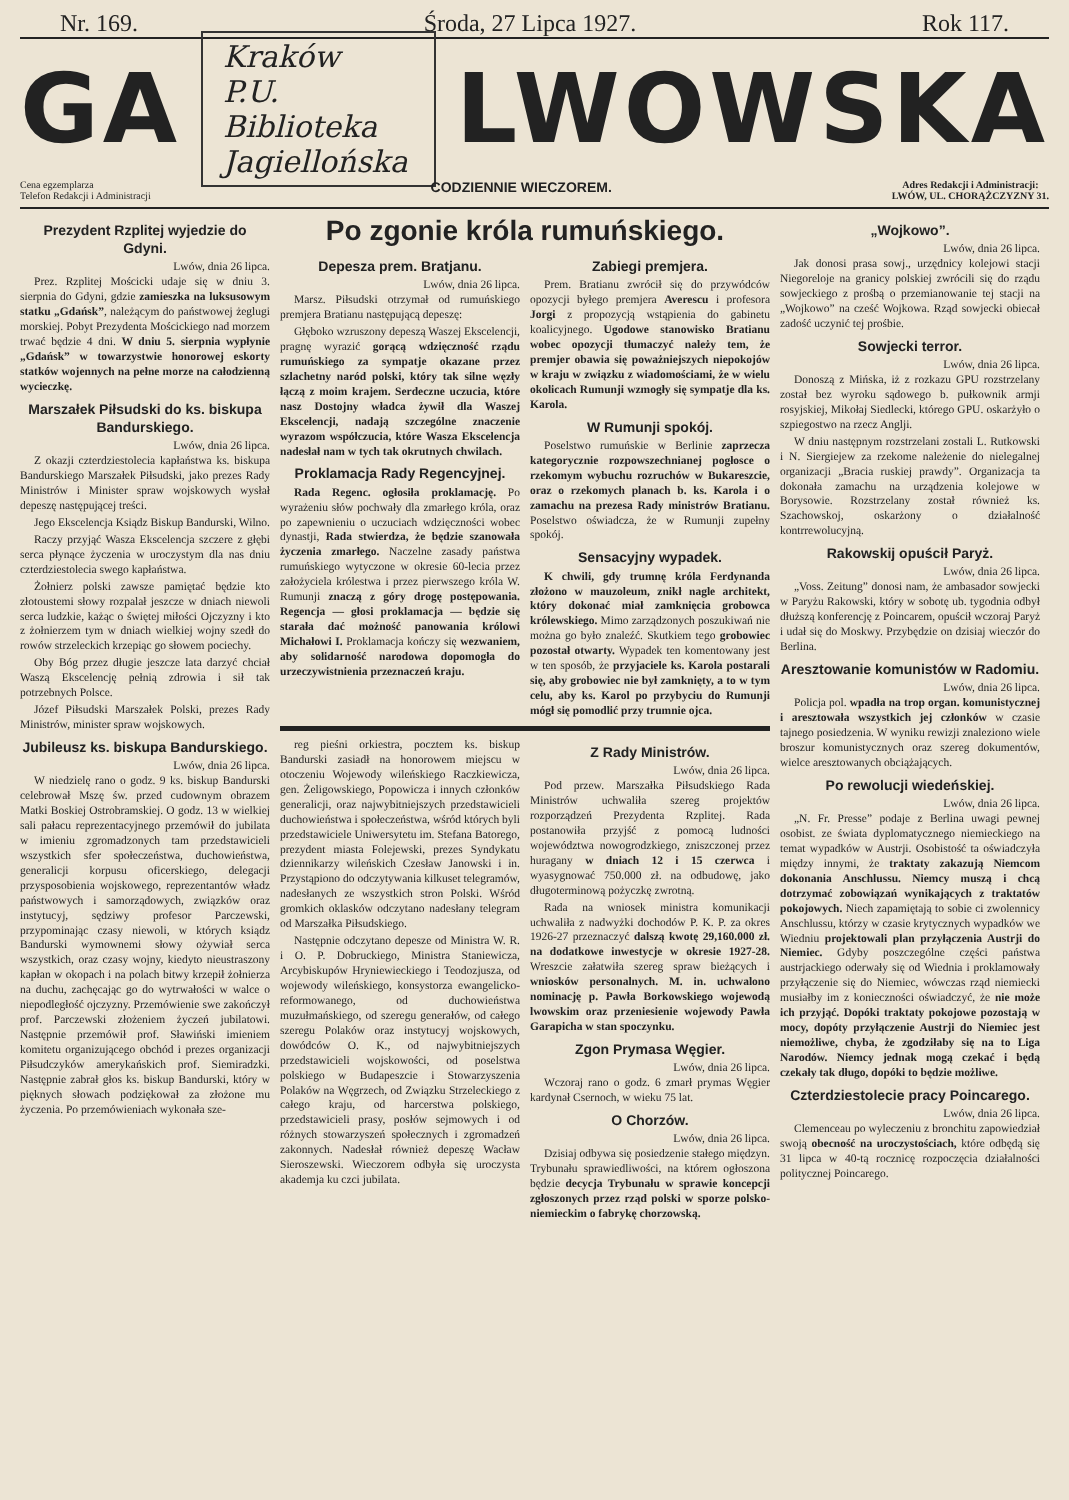Nr. 169. Środa, 27 Lipca 1927. Rok 117.
GA Kraków
P.U. Biblioteka
Jagiellońska LWOWSKA
Cena egzemplarza
Telefon Redakcji i Administracji CODZIENNIE WIECZOREM. Adres Redakcji i Administracji:
LWÓW, UL. CHORĄŻCZYZNY 31.
Prezydent Rzplitej wyjedzie do Gdyni.
Lwów, dnia 26 lipca.
Prez. Rzplitej Mościcki udaje się w dniu 3. sierpnia do Gdyni, gdzie zamieszka na luksusowym statku „Gdańsk”, należącym do państwowej żeglugi morskiej. Pobyt Prezydenta Mościckiego nad morzem trwać będzie 4 dni. W dniu 5. sierpnia wypłynie „Gdańsk” w towarzystwie honorowej eskorty statków wojennych na pełne morze na całodzienną wycieczkę.
Marszałek Piłsudski do ks. biskupa Bandurskiego.
Lwów, dnia 26 lipca.
Z okazji czterdziestolecia kapłaństwa ks. biskupa Bandurskiego Marszałek Piłsudski, jako prezes Rady Ministrów i Minister spraw wojskowych wysłał depeszę następującej treści.
Jego Ekscelencja Ksiądz Biskup Bandurski, Wilno.
Raczy przyjąć Wasza Ekscelencja szczere z głębi serca płynące życzenia w uroczystym dla nas dniu czterdziestolecia swego kapłaństwa.
Żołnierz polski zawsze pamiętać będzie kto złotoustemi słowy rozpalał jeszcze w dniach niewoli serca ludzkie, każąc o świętej miłości Ojczyzny i kto z żołnierzem tym w dniach wielkiej wojny szedł do rowów strzeleckich krzepiąc go słowem pociechy.
Oby Bóg przez długie jeszcze lata darzyć chciał Waszą Ekscelencję pełnią zdrowia i sił tak potrzebnych Polsce.
Józef Piłsudski Marszałek Polski, prezes Rady Ministrów, minister spraw wojskowych.
Jubileusz ks. biskupa Bandurskiego.
Lwów, dnia 26 lipca.
W niedzielę rano o godz. 9 ks. biskup Bandurski celebrował Mszę św. przed cudownym obrazem Matki Boskiej Ostrobramskiej. O godz. 13 w wielkiej sali pałacu reprezentacyjnego przemówił do jubilata w imieniu zgromadzonych tam przedstawicieli wszystkich sfer społeczeństwa, duchowieństwa, generalicji korpusu oficerskiego, delegacji przysposobienia wojskowego, reprezentantów władz państwowych i samorządowych, związków oraz instytucyj, sędziwy profesor Parczewski, przypominając czasy niewoli, w których ksiądz Bandurski wymownemi słowy ożywiał serca wszystkich, oraz czasy wojny, kiedyto nieustraszony kapłan w okopach i na polach bitwy krzepił żołnierza na duchu, zachęcając go do wytrwałości w walce o niepodległość ojczyzny. Przemówienie swe zakończył prof. Parczewski złożeniem życzeń jubilatowi. Następnie przemówił prof. Sławiński imieniem komitetu organizującego obchód i prezes organizacji Piłsudczyków amerykańskich prof. Siemiradzki. Następnie zabrał głos ks. biskup Bandurski, który w pięknych słowach podziękował za złożone mu życzenia. Po przemówieniach wykonała sze-
Po zgonie króla rumuńskiego.
Depesza prem. Bratjanu.
Lwów, dnia 26 lipca.
Marsz. Piłsudski otrzymał od rumuńskiego premjera Bratianu następującą depeszę:
Głęboko wzruszony depeszą Waszej Ekscelencji, pragnę wyrazić gorącą wdzięczność rządu rumuńskiego za sympatje okazane przez szlachetny naród polski, który tak silne węzły łączą z moim krajem. Serdeczne uczucia, które nasz Dostojny władca żywił dla Waszej Ekscelencji, nadają szczególne znaczenie wyrazom współczucia, które Wasza Ekscelencja nadesłał nam w tych tak okrutnych chwilach.
Proklamacja Rady Regencyjnej.
Rada Regenc. ogłosiła proklamację. Po wyrażeniu słów pochwały dla zmarłego króla, oraz po zapewnieniu o uczuciach wdzięczności wobec dynastji, Rada stwierdza, że będzie szanowała życzenia zmarłego. Naczelne zasady państwa rumuńskiego wytyczone w okresie 60-lecia przez założyciela królestwa i przez pierwszego króla W. Rumunji znaczą z góry drogę postępowania. Regencja — głosi proklamacja — będzie się starała dać możność panowania królowi Michałowi I. Proklamacja kończy się wezwaniem, aby solidarność narodowa dopomogła do urzeczywistnienia przeznaczeń kraju.
Zabiegi premjera.
Prem. Bratianu zwrócił się do przywódców opozycji byłego premjera Averescu i profesora Jorgi z propozycją wstąpienia do gabinetu koalicyjnego. Ugodowe stanowisko Bratianu wobec opozycji tłumaczyć należy tem, że premjer obawia się poważniejszych niepokojów w kraju w związku z wiadomościami, że w wielu okolicach Rumunji wzmogły się sympatje dla ks. Karola.
W Rumunji spokój.
Poselstwo rumuńskie w Berlinie zaprzecza kategorycznie rozpowszechnianej pogłosce o rzekomym wybuchu rozruchów w Bukareszcie, oraz o rzekomych planach b. ks. Karola i o zamachu na prezesa Rady ministrów Bratianu. Poselstwo oświadcza, że w Rumunji zupełny spokój.
Sensacyjny wypadek.
K chwili, gdy trumnę króla Ferdynanda złożono w mauzoleum, znikł nagle architekt, który dokonać miał zamknięcia grobowca królewskiego. Mimo zarządzonych poszukiwań nie można go było znaleźć. Skutkiem tego grobowiec pozostał otwarty. Wypadek ten komentowany jest w ten sposób, że przyjaciele ks. Karola postarali się, aby grobowiec nie był zamknięty, a to w tym celu, aby ks. Karol po przybyciu do Rumunji mógł się pomodlić przy trumnie ojca.
reg pieśni orkiestra, pocztem ks. biskup Bandurski zasiadł na honorowem miejscu w otoczeniu Wojewody wileńskiego Raczkiewicza, gen. Żeligowskiego, Popowicza i innych członków generalicji, oraz najwybitniejszych przedstawicieli duchowieństwa i społeczeństwa, wśród których byli przedstawiciele Uniwersytetu im. Stefana Batorego, prezydent miasta Folejewski, prezes Syndykatu dziennikarzy wileńskich Czesław Janowski i in. Przystąpiono do odczytywania kilkuset telegramów, nadesłanych ze wszystkich stron Polski. Wśród gromkich oklasków odczytano nadesłany telegram od Marszałka Piłsudskiego.
Następnie odczytano depesze od Ministra W. R. i O. P. Dobruckiego, Ministra Staniewicza, Arcybiskupów Hryniewieckiego i Teodozjusza, od wojewody wileńskiego, konsystorza ewangelicko-reformowanego, od duchowieństwa muzułmańskiego, od szeregu generałów, od całego szeregu Polaków oraz instytucyj wojskowych, dowódców O. K., od najwybitniejszych przedstawicieli wojskowości, od poselstwa polskiego w Budapeszcie i Stowarzyszenia Polaków na Węgrzech, od Związku Strzeleckiego z całego kraju, od harcerstwa polskiego, przedstawicieli prasy, posłów sejmowych i od różnych stowarzyszeń społecznych i zgromadzeń zakonnych. Nadesłał również depeszę Wacław Sieroszewski. Wieczorem odbyła się uroczysta akademja ku czci jubilata.
Z Rady Ministrów.
Lwów, dnia 26 lipca.
Pod przew. Marszałka Piłsudskiego Rada Ministrów uchwaliła szereg projektów rozporządzeń Prezydenta Rzplitej. Rada postanowiła przyjść z pomocą ludności województwa nowogrodzkiego, zniszczonej przez huragany w dniach 12 i 15 czerwca i wyasygnować 750.000 zł. na odbudowę, jako długoterminową pożyczkę zwrotną.
Rada na wniosek ministra komunikacji uchwaliła z nadwyżki dochodów P. K. P. za okres 1926-27 przeznaczyć dalszą kwotę 29,160.000 zł. na dodatkowe inwestycje w okresie 1927-28. Wreszcie załatwiła szereg spraw bieżących i wniosków personalnych. M. in. uchwalono nominację p. Pawła Borkowskiego wojewodą lwowskim oraz przeniesienie wojewody Pawła Garapicha w stan spoczynku.
Zgon Prymasa Węgier.
Lwów, dnia 26 lipca.
Wczoraj rano o godz. 6 zmarł prymas Węgier kardynał Csernoch, w wieku 75 lat.
O Chorzów.
Lwów, dnia 26 lipca.
Dzisiaj odbywa się posiedzenie stałego międzyn. Trybunału sprawiedliwości, na którem ogłoszona będzie decycja Trybunału w sprawie koncepcji zgłoszonych przez rząd polski w sporze polsko-niemieckim o fabrykę chorzowską.
„Wojkowo”.
Lwów, dnia 26 lipca.
Jak donosi prasa sowj., urzędnicy kolejowi stacji Niegoreloje na granicy polskiej zwrócili się do rządu sowjeckiego z prośbą o przemianowanie tej stacji na „Wojkowo” na cześć Wojkowa. Rząd sowjecki obiecał zadość uczynić tej prośbie.
Sowjecki terror.
Lwów, dnia 26 lipca.
Donoszą z Mińska, iż z rozkazu GPU rozstrzelany został bez wyroku sądowego b. pułkownik armji rosyjskiej, Mikołaj Siedlecki, którego GPU. oskarżyło o szpiegostwo na rzecz Anglji.
W dniu następnym rozstrzelani zostali L. Rutkowski i N. Siergiejew za rzekome należenie do nielegalnej organizacji „Bracia ruskiej prawdy”. Organizacja ta dokonała zamachu na urządzenia kolejowe w Borysowie. Rozstrzelany został również ks. Szachowskoj, oskarżony o działalność kontrrewolucyjną.
Rakowskij opuścił Paryż.
Lwów, dnia 26 lipca.
„Voss. Zeitung” donosi nam, że ambasador sowjecki w Paryżu Rakowski, który w sobotę ub. tygodnia odbył dłuższą konferencję z Poincarem, opuścił wczoraj Paryż i udał się do Moskwy. Przybędzie on dzisiaj wieczór do Berlina.
Aresztowanie komunistów w Radomiu.
Lwów, dnia 26 lipca.
Policja pol. wpadła na trop organ. komunistycznej i aresztowała wszystkich jej członków w czasie tajnego posiedzenia. W wyniku rewizji znaleziono wiele broszur komunistycznych oraz szereg dokumentów, wielce aresztowanych obciążających.
Po rewolucji wiedeńskiej.
Lwów, dnia 26 lipca.
„N. Fr. Presse” podaje z Berlina uwagi pewnej osobist. ze świata dyplomatycznego niemieckiego na temat wypadków w Austrji. Osobistość ta oświadczyła między innymi, że traktaty zakazują Niemcom dokonania Anschlussu. Niemcy muszą i chcą dotrzymać zobowiązań wynikających z traktatów pokojowych. Niech zapamiętają to sobie ci zwolennicy Anschlussu, którzy w czasie krytycznych wypadków we Wiedniu projektowali plan przyłączenia Austrji do Niemiec. Gdyby poszczególne części państwa austrjackiego oderwały się od Wiednia i proklamowały przyłączenie się do Niemiec, wówczas rząd niemiecki musiałby im z konieczności oświadczyć, że nie może ich przyjąć. Dopóki traktaty pokojowe pozostają w mocy, dopóty przyłączenie Austrji do Niemiec jest niemożliwe, chyba, że zgodziłaby się na to Liga Narodów. Niemcy jednak mogą czekać i będą czekały tak długo, dopóki to będzie możliwe.
Czterdziestolecie pracy Poincarego.
Lwów, dnia 26 lipca.
Clemenceau po wyleczeniu z bronchitu zapowiedział swoją obecność na uroczystościach, które odbędą się 31 lipca w 40-tą rocznicę rozpoczęcia działalności politycznej Poincarego.